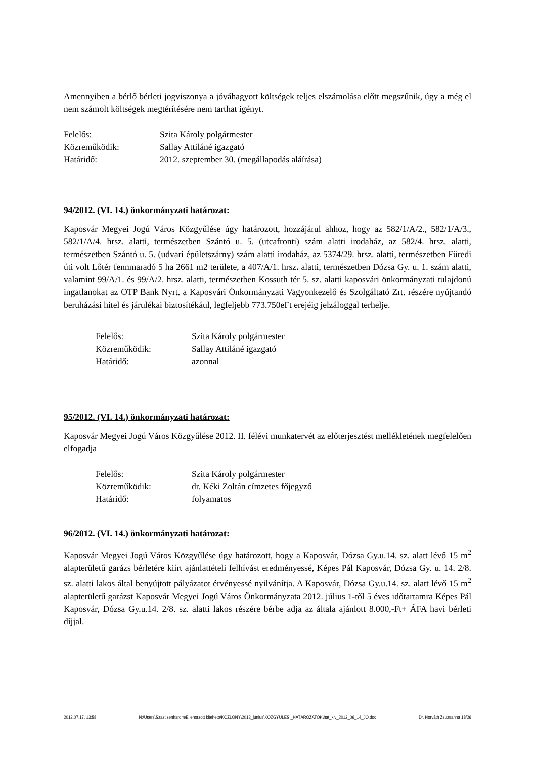Amennyiben a bérlő bérleti jogviszonya a jóváhagyott költségek teljes elszámolása előtt megszűnik, úgy a még el nem számolt költségek megtérítésére nem tarthat igényt.
| Felelős: | Szita Károly polgármester |
| Közreműködik: | Sallay Attiláné igazgató |
| Határidő: | 2012. szeptember 30. (megállapodás aláírása) |
94/2012. (VI. 14.) önkormányzati határozat:
Kaposvár Megyei Jogú Város Közgyűlése úgy határozott, hozzájárul ahhoz, hogy az 582/1/A/2., 582/1/A/3., 582/1/A/4. hrsz. alatti, természetben Szántó u. 5. (utcafronti) szám alatti irodaház, az 582/4. hrsz. alatti, természetben Szántó u. 5. (udvari épületszárny) szám alatti irodaház, az 5374/29. hrsz. alatti, természetben Füredi úti volt Lőtér fennmaradó 5 ha 2661 m2 területe, a 407/A/1. hrsz. alatti, természetben Dózsa Gy. u. 1. szám alatti, valamint 99/A/1. és 99/A/2. hrsz. alatti, természetben Kossuth tér 5. sz. alatti kaposvári önkormányzati tulajdonú ingatlanokat az OTP Bank Nyrt. a Kaposvári Önkormányzati Vagyonkezelő és Szolgáltató Zrt. részére nyújtandó beruházási hitel és járulékai biztosítékául, legfeljebb 773.750eFt erejéig jelzáloggal terhelje.
| Felelős: | Szita Károly polgármester |
| Közreműködik: | Sallay Attiláné igazgató |
| Határidő: | azonnal |
95/2012. (VI. 14.) önkormányzati határozat:
Kaposvár Megyei Jogú Város Közgyűlése 2012. II. félévi munkatervét az előterjesztést mellékletének megfelelően elfogadja
| Felelős: | Szita Károly polgármester |
| Közreműködik: | dr. Kéki Zoltán címzetes főjegyző |
| Határidő: | folyamatos |
96/2012. (VI. 14.) önkormányzati határozat:
Kaposvár Megyei Jogú Város Közgyűlése úgy határozott, hogy a Kaposvár, Dózsa Gy.u.14. sz. alatt lévő 15 m<sup>2</sup> alapterületű garázs bérletére kiírt ajánlattételi felhívást eredményessé, Képes Pál Kaposvár, Dózsa Gy. u. 14. 2/8. sz. alatti lakos által benyújtott pályázatot érvényessé nyilvánítja. A Kaposvár, Dózsa Gy.u.14. sz. alatt lévő 15 m<sup>2</sup> alapterületű garázst Kaposvár Megyei Jogú Város Önkormányzata 2012. július 1-től 5 éves időtartamra Képes Pál Kaposvár, Dózsa Gy.u.14. 2/8. sz. alatti lakos részére bérbe adja az általa ajánlott 8.000,-Ft+ ÁFA havi bérleti díjjal.
2012.07.17. 13:58 N:\Users\Szaztizenharom\Ellenorzott kiteheto\KÖZLÖNY\2012_június\KÖZGYŰLÉSI_HATÁROZATOK\hat_kiv_2012_06_14_JÓ.doc Dr. Horváth Zsuzsanna 18/26